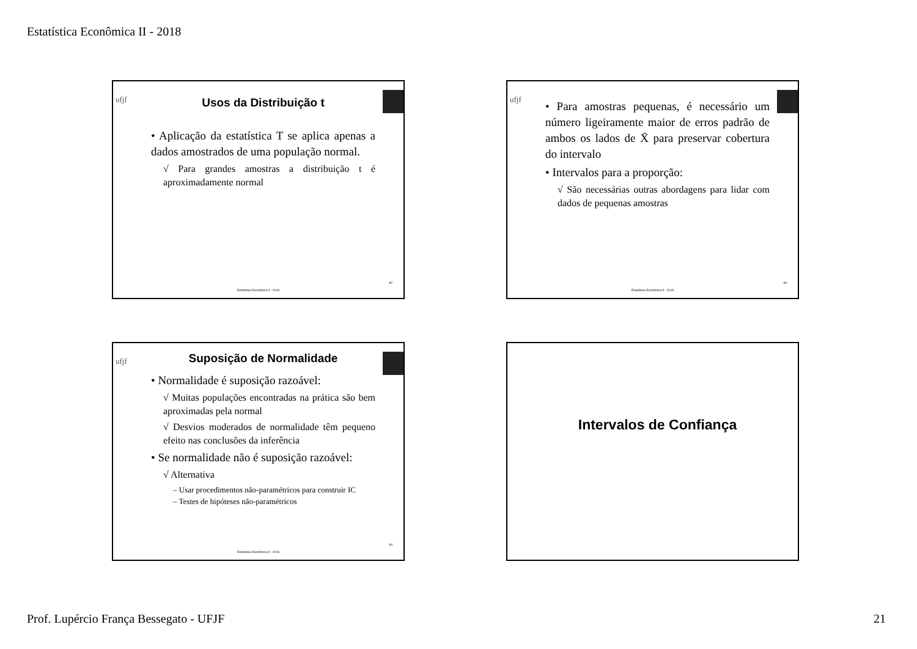Estatística Econômica II - 2018
ufjf
Usos da Distribuição t
• Aplicação da estatística T se aplica apenas a dados amostrados de uma população normal.
√ Para grandes amostras a distribuição t é aproximadamente normal
82
Estatística Econômica II - 2018
ufjf
• Para amostras pequenas, é necessário um número ligeiramente maior de erros padrão de ambos os lados de X̄ para preservar cobertura do intervalo
• Intervalos para a proporção:
√ São necessárias outras abordagens para lidar com dados de pequenas amostras
83
Estatística Econômica II - 2018
ufjf
Suposição de Normalidade
• Normalidade é suposição razoável:
√ Muitas populações encontradas na prática são bem aproximadas pela normal
√ Desvios moderados de normalidade têm pequeno efeito nas conclusões da inferência
• Se normalidade não é suposição razoável:
√ Alternativa
– Usar procedimentos não-paramétricos para construir IC
– Testes de hipóteses não-paramétricos
84
Estatística Econômica II - 2018
Intervalos de Confiança
Prof. Lupércio França Bessegato - UFJF 21